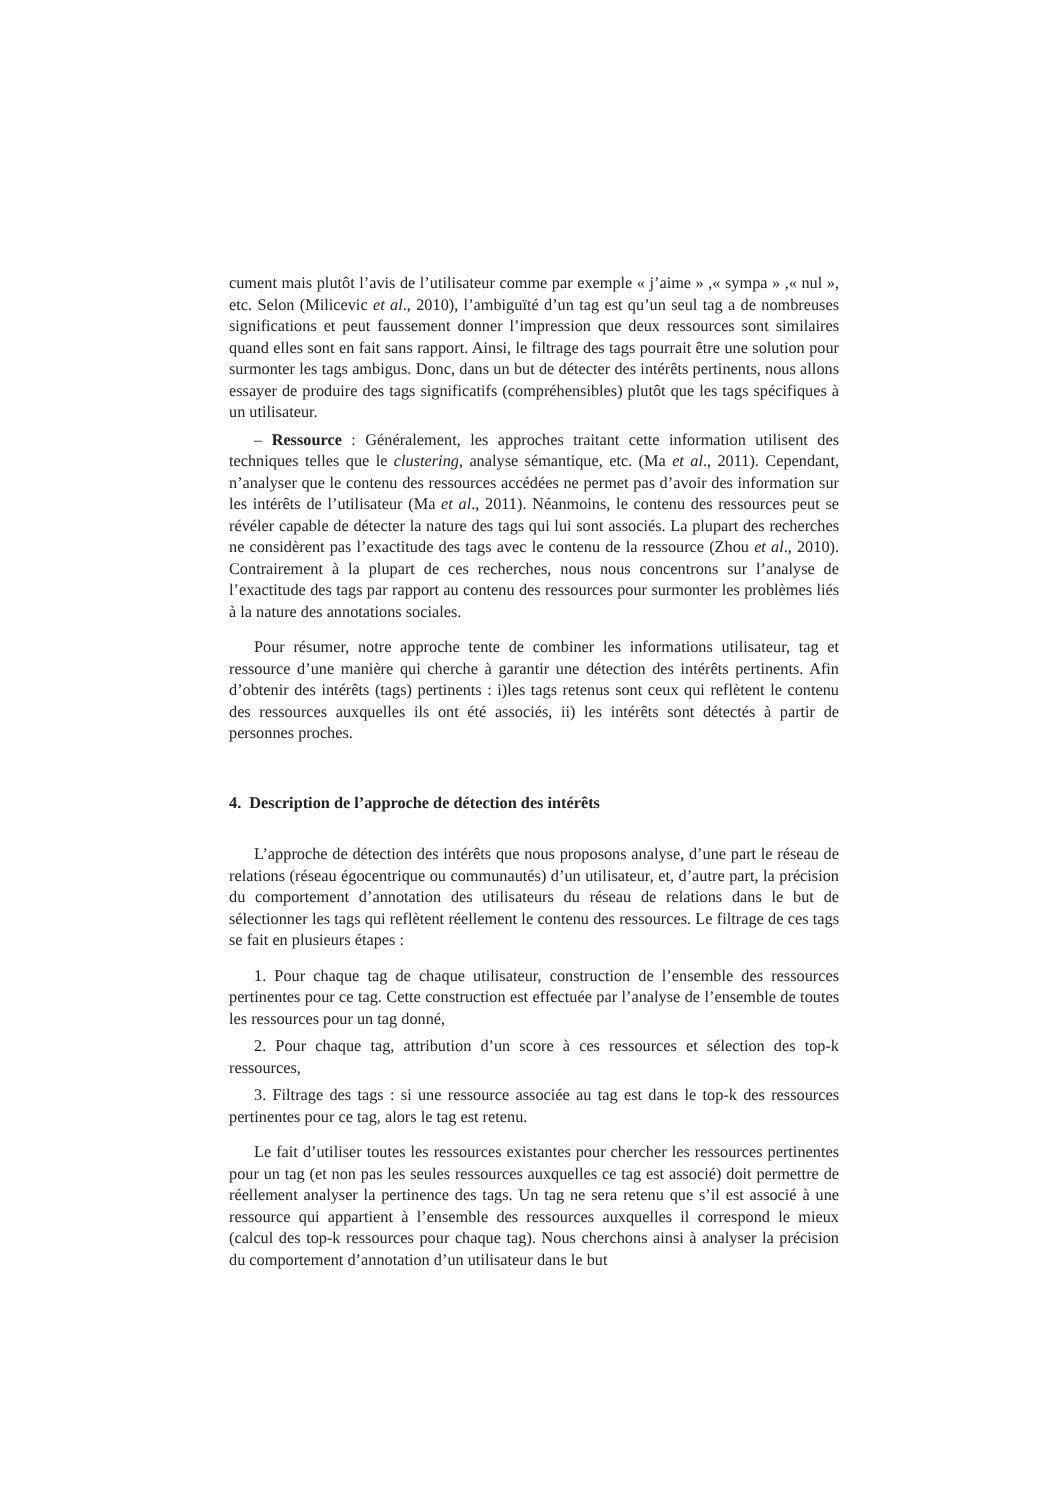cument mais plutôt l’avis de l’utilisateur comme par exemple « j’aime » ,« sympa » ,« nul », etc. Selon (Milicevic et al., 2010), l’ambiguïté d’un tag est qu’un seul tag a de nombreuses significations et peut faussement donner l’impression que deux ressources sont similaires quand elles sont en fait sans rapport. Ainsi, le filtrage des tags pourrait être une solution pour surmonter les tags ambigus. Donc, dans un but de détecter des intérêts pertinents, nous allons essayer de produire des tags significatifs (compréhensibles) plutôt que les tags spécifiques à un utilisateur.
– Ressource : Généralement, les approches traitant cette information utilisent des techniques telles que le clustering, analyse sémantique, etc. (Ma et al., 2011). Cependant, n’analyser que le contenu des ressources accédées ne permet pas d’avoir des information sur les intérêts de l’utilisateur (Ma et al., 2011). Néanmoins, le contenu des ressources peut se révéler capable de détecter la nature des tags qui lui sont associés. La plupart des recherches ne considèrent pas l’exactitude des tags avec le contenu de la ressource (Zhou et al., 2010). Contrairement à la plupart de ces recherches, nous nous concentrons sur l’analyse de l’exactitude des tags par rapport au contenu des ressources pour surmonter les problèmes liés à la nature des annotations sociales.
Pour résumer, notre approche tente de combiner les informations utilisateur, tag et ressource d’une manière qui cherche à garantir une détection des intérêts pertinents. Afin d’obtenir des intérêts (tags) pertinents : i)les tags retenus sont ceux qui reflètent le contenu des ressources auxquelles ils ont été associés, ii) les intérêts sont détectés à partir de personnes proches.
4. Description de l’approche de détection des intérêts
L’approche de détection des intérêts que nous proposons analyse, d’une part le réseau de relations (réseau égocentrique ou communautés) d’un utilisateur, et, d’autre part, la précision du comportement d’annotation des utilisateurs du réseau de relations dans le but de sélectionner les tags qui reflètent réellement le contenu des ressources. Le filtrage de ces tags se fait en plusieurs étapes :
1. Pour chaque tag de chaque utilisateur, construction de l’ensemble des ressources pertinentes pour ce tag. Cette construction est effectuée par l’analyse de l’ensemble de toutes les ressources pour un tag donné,
2. Pour chaque tag, attribution d’un score à ces ressources et sélection des top-k ressources,
3. Filtrage des tags : si une ressource associée au tag est dans le top-k des ressources pertinentes pour ce tag, alors le tag est retenu.
Le fait d’utiliser toutes les ressources existantes pour chercher les ressources pertinentes pour un tag (et non pas les seules ressources auxquelles ce tag est associé) doit permettre de réellement analyser la pertinence des tags. Un tag ne sera retenu que s’il est associé à une ressource qui appartient à l’ensemble des ressources auxquelles il correspond le mieux (calcul des top-k ressources pour chaque tag). Nous cherchons ainsi à analyser la précision du comportement d’annotation d’un utilisateur dans le but